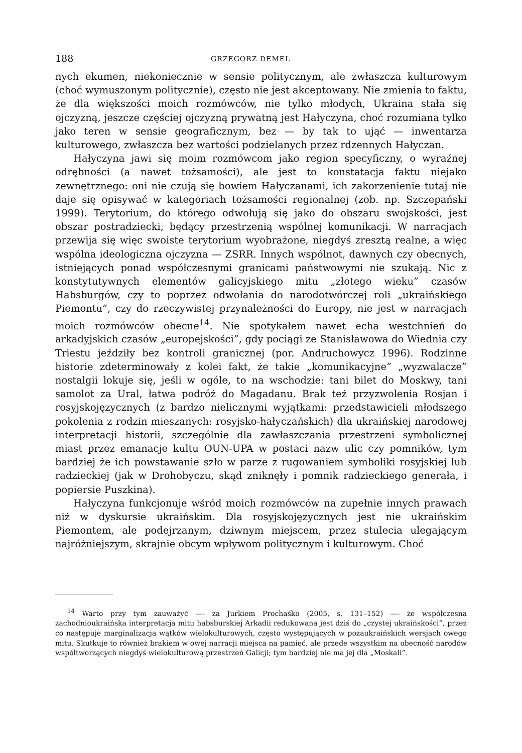188 GRZEGORZ DEMEL
nych ekumen, niekoniecznie w sensie politycznym, ale zwłaszcza kulturowym (choć wymuszonym politycznie), często nie jest akceptowany. Nie zmienia to faktu, że dla większości moich rozmówców, nie tylko młodych, Ukraina stała się ojczyzną, jeszcze częściej ojczyzną prywatną jest Hałyczyna, choć rozumiana tylko jako teren w sensie geograficznym, bez — by tak to ująć — inwentarza kulturowego, zwłaszcza bez wartości podzielanych przez rdzennych Hałyczan.
Hałyczyna jawi się moim rozmówcom jako region specyficzny, o wyraźnej odrębności (a nawet tożsamości), ale jest to konstatacja faktu niejako zewnętrznego: oni nie czują się bowiem Hałyczanami, ich zakorzenienie tutaj nie daje się opisywać w kategoriach tożsamości regionalnej (zob. np. Szczepański 1999). Terytorium, do którego odwołują się jako do obszaru swojskości, jest obszar postradziecki, będący przestrzenią wspólnej komunikacji. W narracjach przewija się więc swoiste terytorium wyobrażone, niegdyś zresztą realne, a więc wspólna ideologiczna ojczyzna — ZSRR. Innych wspólnot, dawnych czy obecnych, istniejących ponad współczesnymi granicami państwowymi nie szukają. Nic z konstytutywnych elementów galicyjskiego mitu „złotego wieku” czasów Habsburgów, czy to poprzez odwołania do narodotwórczej roli „ukraińskiego Piemontu”, czy do rzeczywistej przynależności do Europy, nie jest w narracjach moich rozmówców obecne<sup>14</sup>. Nie spotykałem nawet echa westchnień do arkadyjskich czasów „europejskości”, gdy pociągi ze Stanisławowa do Wiednia czy Triestu jeździły bez kontroli granicznej (por. Andruchowycz 1996). Rodzinne historie zdeterminowały z kolei fakt, że takie „komunikacyjne” „wyzwalacze” nostalgii lokuje się, jeśli w ogóle, to na wschodzie: tani bilet do Moskwy, tani samolot za Ural, łatwa podróż do Magadanu. Brak też przyzwolenia Rosjan i rosyjskojęzycznych (z bardzo nielicznymi wyjątkami: przedstawicieli młodszego pokolenia z rodzin mieszanych: rosyjsko-hałyczańskich) dla ukraińskiej narodowej interpretacji historii, szczególnie dla zawłaszczania przestrzeni symbolicznej miast przez emanacje kultu OUN-UPA w postaci nazw ulic czy pomników, tym bardziej że ich powstawanie szło w parze z rugowaniem symboliki rosyjskiej lub radzieckiej (jak w Drohobyczu, skąd zniknęły i pomnik radzieckiego generała, i popiersie Puszkina).
Hałyczyna funkcjonuje wśród moich rozmówców na zupełnie innych prawach niż w dyskursie ukraińskim. Dla rosyjskojęzycznych jest nie ukraińskim Piemontem, ale podejrzanym, dziwnym miejscem, przez stulecia ulegającym najróżniejszym, skrajnie obcym wpływom politycznym i kulturowym. Choć
<sup>14</sup> Warto przy tym zauważyć —- za Jurkiem Prochaśko (2005, s. 131–152) —- że współczesna zachodnioukraińska interpretacja mitu habsburskiej Arkadii redukowana jest dziś do „czystej ukraińskości”, przez co następuje marginalizacja wątków wielokulturowych, często występujących w pozaukraińskich wersjach owego mitu. Skutkuje to również brakiem w owej narracji miejsca na pamięć, ale przede wszystkim na obecność narodów współtworzących niegdyś wielokulturową przestrzeń Galicji; tym bardziej nie ma jej dla „Moskali”.